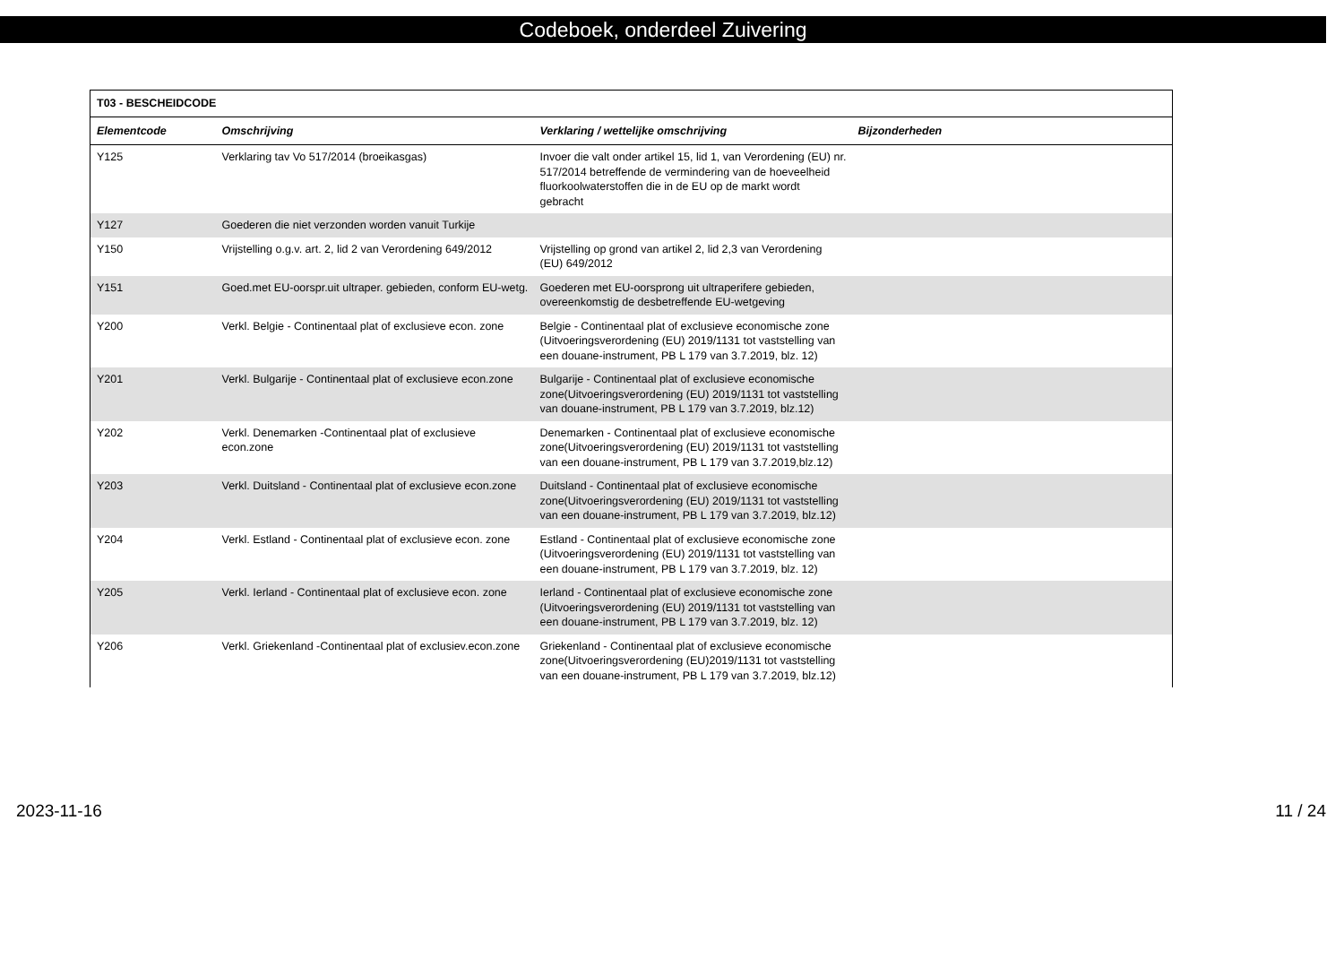Codeboek, onderdeel Zuivering
| T03 - BESCHEIDCODE | | | |
| Elementcode | Omschrijving | Verklaring / wettelijke omschrijving | Bijzonderheden |
| Y125 | Verklaring tav Vo 517/2014 (broeikasgas) | Invoer die valt onder artikel 15, lid 1, van Verordening (EU) nr. 517/2014 betreffende de vermindering van de hoeveelheid fluorkoolwaterstoffen die in de EU op de markt wordt gebracht | |
| Y127 | Goederen die niet verzonden worden vanuit Turkije | | |
| Y150 | Vrijstelling o.g.v. art. 2, lid 2 van Verordening 649/2012 | Vrijstelling op grond van artikel 2, lid 2,3 van Verordening (EU) 649/2012 | |
| Y151 | Goed.met EU-oorspr.uit ultraper. gebieden, conform EU-wetg. | Goederen met EU-oorsprong uit ultraperifere gebieden, overeenkomstig de desbetreffende EU-wetgeving | |
| Y200 | Verkl. Belgie - Continentaal plat of exclusieve econ. zone | Belgie - Continentaal plat of exclusieve economische zone (Uitvoeringsverordening (EU) 2019/1131 tot vaststelling van een douane-instrument, PB L 179 van 3.7.2019, blz. 12) | |
| Y201 | Verkl. Bulgarije - Continentaal plat of exclusieve econ.zone | Bulgarije - Continentaal plat of exclusieve economische zone(Uitvoeringsverordening (EU) 2019/1131 tot vaststelling van douane-instrument, PB L 179 van 3.7.2019, blz.12) | |
| Y202 | Verkl. Denemarken -Continentaal plat of exclusieve econ.zone | Denemarken - Continentaal plat of exclusieve economische zone(Uitvoeringsverordening (EU) 2019/1131 tot vaststelling van een douane-instrument, PB L 179 van 3.7.2019,blz.12) | |
| Y203 | Verkl. Duitsland - Continentaal plat of exclusieve econ.zone | Duitsland - Continentaal plat of exclusieve economische zone(Uitvoeringsverordening (EU) 2019/1131 tot vaststelling van een douane-instrument, PB L 179 van 3.7.2019, blz.12) | |
| Y204 | Verkl. Estland - Continentaal plat of exclusieve econ. zone | Estland - Continentaal plat of exclusieve economische zone (Uitvoeringsverordening (EU) 2019/1131 tot vaststelling van een douane-instrument, PB L 179 van 3.7.2019, blz. 12) | |
| Y205 | Verkl. Ierland - Continentaal plat of exclusieve econ. zone | Ierland - Continentaal plat of exclusieve economische zone (Uitvoeringsverordening (EU) 2019/1131 tot vaststelling van een douane-instrument, PB L 179 van 3.7.2019, blz. 12) | |
| Y206 | Verkl. Griekenland -Continentaal plat of exclusiev.econ.zone | Griekenland - Continentaal plat of exclusieve economische zone(Uitvoeringsverordening (EU)2019/1131 tot vaststelling van een douane-instrument, PB L 179 van 3.7.2019, blz.12) | |
2023-11-16 11 / 24